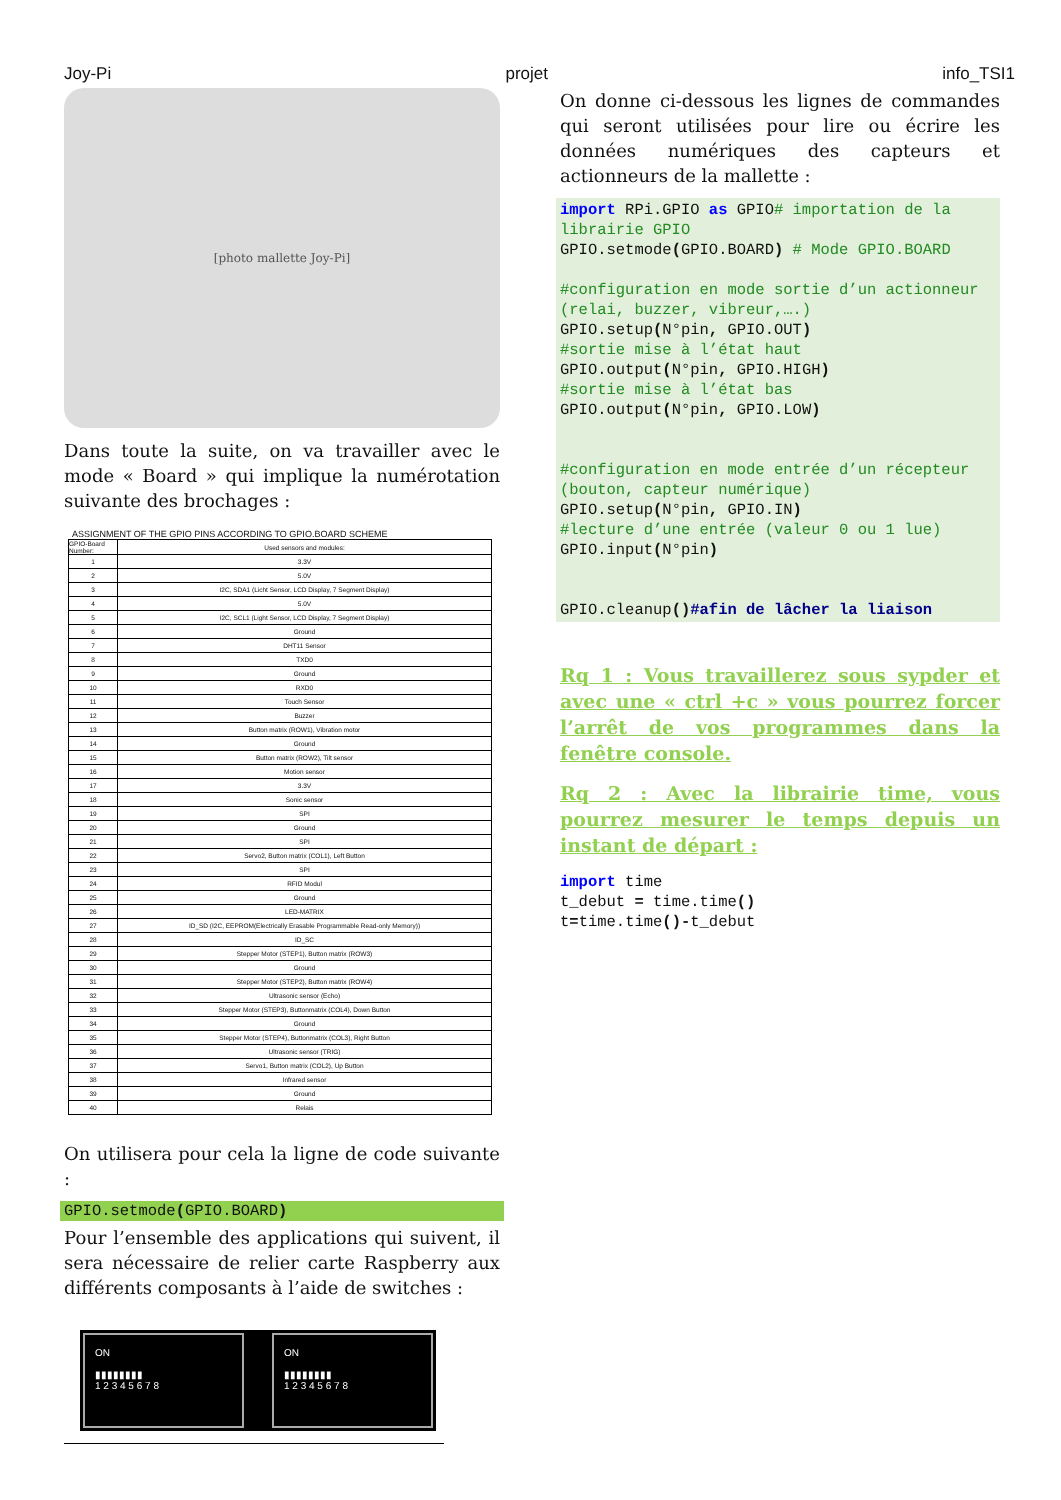Joy-Pi projet info_TSI1
[photo mallette Joy-Pi]
Dans toute la suite, on va travailler avec le mode « Board » qui implique la numérotation suivante des brochages :
ASSIGNMENT OF THE GPIO PINS ACCORDING TO GPIO.BOARD SCHEME
| GPIO-Board Number: | Used sensors and modules: |
| 1 | 3.3V |
| 2 | 5.0V |
| 3 | I2C, SDA1 (Licht Sensor, LCD Display, 7 Segment Display) |
| 4 | 5.0V |
| 5 | I2C, SCL1 (Light Sensor, LCD Display, 7 Segment Display) |
| 6 | Ground |
| 7 | DHT11 Sensor |
| 8 | TXD0 |
| 9 | Ground |
| 10 | RXD0 |
| 11 | Touch Sensor |
| 12 | Buzzer |
| 13 | Button matrix (ROW1), Vibration motor |
| 14 | Ground |
| 15 | Button matrix (ROW2), Tilt sensor |
| 16 | Motion sensor |
| 17 | 3.3V |
| 18 | Sonic sensor |
| 19 | SPI |
| 20 | Ground |
| 21 | SPI |
| 22 | Servo2, Button matrix (COL1), Left Button |
| 23 | SPI |
| 24 | RFID Modul |
| 25 | Ground |
| 26 | LED-MATRIX |
| 27 | ID_SD (I2C, EEPROM(Electrically Erasable Programmable Read-only Memory)) |
| 28 | ID_SC |
| 29 | Stepper Motor (STEP1), Button matrix (ROW3) |
| 30 | Ground |
| 31 | Stepper Motor (STEP2), Button matrix (ROW4) |
| 32 | Ultrasonic sensor (Echo) |
| 33 | Stepper Motor (STEP3), Buttonmatrix (COL4), Down Button |
| 34 | Ground |
| 35 | Stepper Motor (STEP4), Buttonmatrix (COL3), Right Button |
| 36 | Ultrasonic sensor (TRIG) |
| 37 | Servo1, Button matrix (COL2), Up Button |
| 38 | Infrared sensor |
| 39 | Ground |
| 40 | Relais |
On utilisera pour cela la ligne de code suivante :
GPIO.setmode(GPIO.BOARD)
Pour l’ensemble des applications qui suivent, il sera nécessaire de relier carte Raspberry aux différents composants à l’aide de switches :
ON
▮▮▮▮▮▮▮▮
1 2 3 4 5 6 7 8
ON
▮▮▮▮▮▮▮▮
1 2 3 4 5 6 7 8
On donne ci-dessous les lignes de commandes qui seront utilisées pour lire ou écrire les données numériques des capteurs et actionneurs de la mallette :
import RPi.GPIO as GPIO# importation de la librairie GPIO GPIO.setmode(GPIO.BOARD) # Mode GPIO.BOARD #configuration en mode sortie d’un actionneur (relai, buzzer, vibreur,….) GPIO.setup(N°pin, GPIO.OUT) #sortie mise à l’état haut GPIO.output(N°pin, GPIO.HIGH) #sortie mise à l’état bas GPIO.output(N°pin, GPIO.LOW) #configuration en mode entrée d’un récepteur (bouton, capteur numérique) GPIO.setup(N°pin, GPIO.IN) #lecture d’une entrée (valeur 0 ou 1 lue) GPIO.input(N°pin) GPIO.cleanup()#afin de lâcher la liaison
Rq 1 : Vous travaillerez sous sypder et avec une « ctrl +c » vous pourrez forcer l’arrêt de vos programmes dans la fenêtre console.
Rq 2 : Avec la librairie time, vous pourrez mesurer le temps depuis un instant de départ :
import time t_debut = time.time() t=time.time()-t_debut